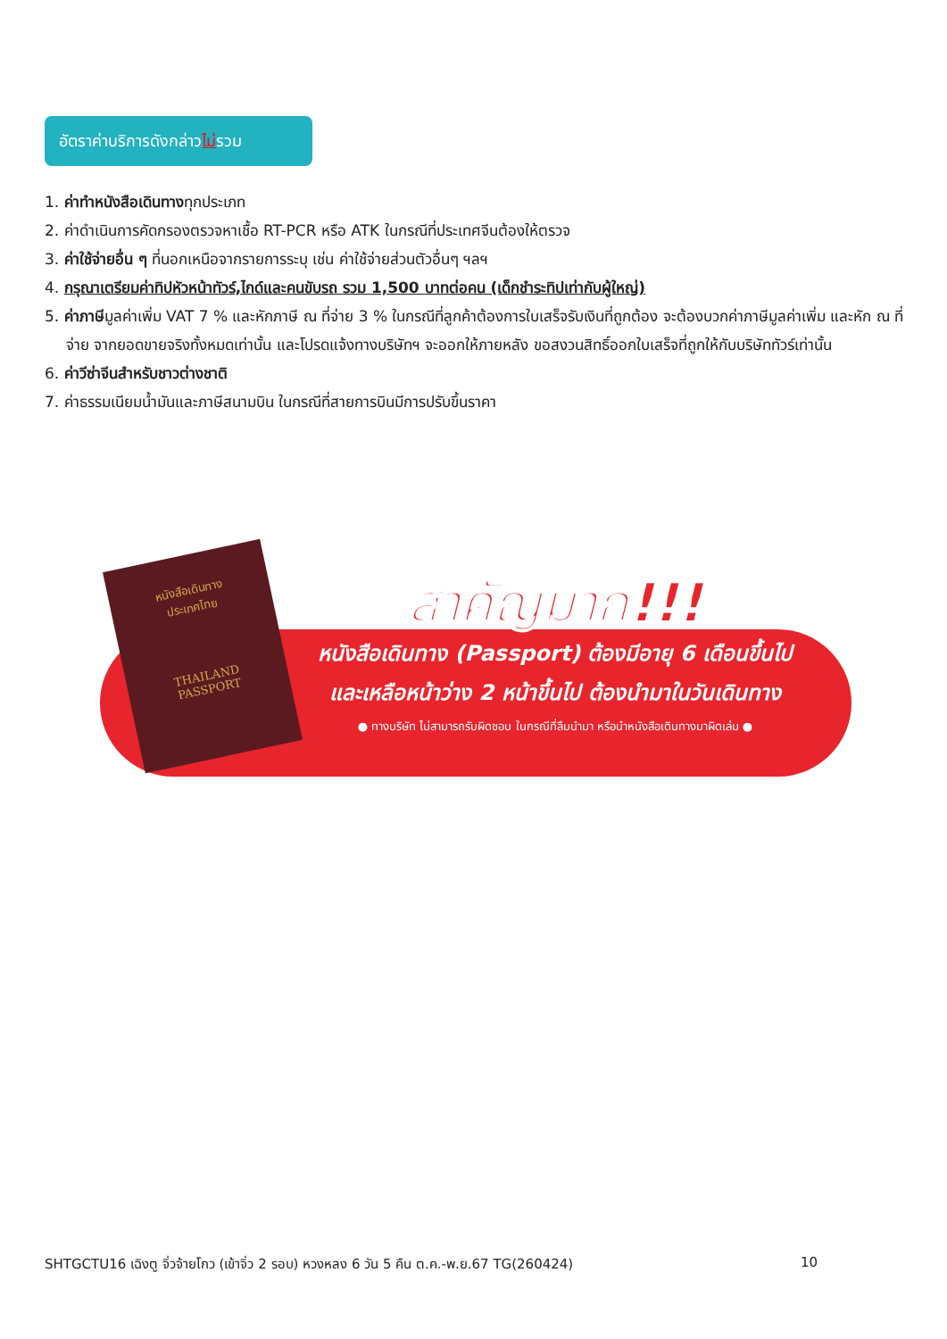อัตราค่าบริการดังกล่าวไม่รวม
1. ค่าทำหนังสือเดินทางทุกประเภท
2. ค่าดำเนินการคัดกรองตรวจหาเชื้อ RT-PCR หรือ ATK ในกรณีที่ประเทศจีนต้องให้ตรวจ
3. ค่าใช้จ่ายอื่น ๆ ที่นอกเหนือจากรายการระบุ เช่น ค่าใช้จ่ายส่วนตัวอื่นๆ ฯลฯ
4. กรุณาเตรียมค่าทิปหัวหน้าทัวร์,ไกด์และคนขับรถ รวม 1,500 บาทต่อคน (เด็กชำระทิปเท่ากับผู้ใหญ่)
5. ค่าภาษีมูลค่าเพิ่ม VAT 7 % และหักภาษี ณ ที่จ่าย 3 % ในกรณีที่ลูกค้าต้องการใบเสร็จรับเงินที่ถูกต้อง จะต้องบวกค่าภาษีมูลค่าเพิ่ม และหัก ณ ที่จ่าย จากยอดขายจริงทั้งหมดเท่านั้น และโปรดแจ้งทางบริษัทฯ จะออกให้ภายหลัง ขอสงวนสิทธิ์ออกใบเสร็จที่ถูกให้กับบริษัททัวร์เท่านั้น
6. ค่าวีซ่าจีนสำหรับชาวต่างชาติ
7. ค่าธรรมเนียมน้ำมันและภาษีสนามบิน ในกรณีที่สายการบินมีการปรับขึ้นราคา
หนังสือเดินทาง
ประเทศไทย
THAILAND
PASSPORT
สำคัญมาก!!!
หนังสือเดินทาง (Passport) ต้องมีอายุ 6 เดือนขึ้นไป
และเหลือหน้าว่าง 2 หน้าขึ้นไป ต้องนำมาในวันเดินทาง
● ทางบริษัท ไม่สามารถรับผิดชอบ ในกรณีที่ลืมนำมา หรือนำหนังสือเดินทางมาผิดเล่ม ●
SHTGCTU16 เฉิงตู จิ่วจ้ายโกว (เข้าจิ่ว 2 รอบ) หวงหลง 6 วัน 5 คืน ต.ค.-พ.ย.67 TG(260424) 10